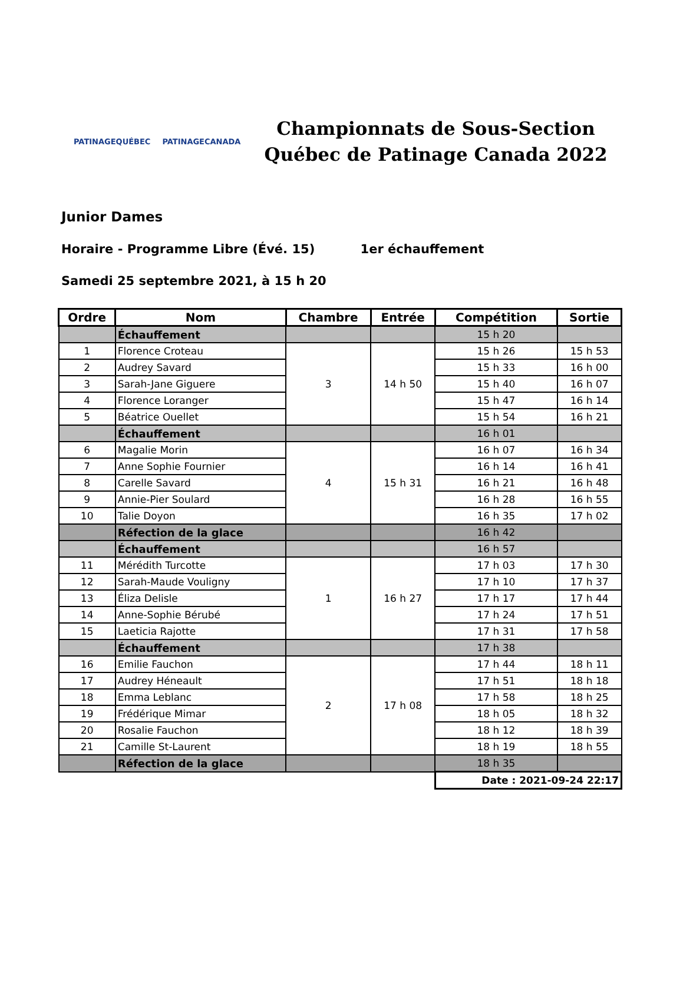PATINAGEQUÉBEC PATINAGECANADA
Championnats de Sous-Section
Québec de Patinage Canada 2022
Junior Dames
Horaire - Programme Libre (Évé. 15) 1er échauffement
Samedi 25 septembre 2021, à 15 h 20
| Ordre | Nom | Chambre | Entrée | Compétition | Sortie |
| --- | --- | --- | --- | --- | --- |
| | Échauffement | | | 15 h 20 | |
| 1 | Florence Croteau | 3 | 14 h 50 | 15 h 26 | 15 h 53 |
| 2 | Audrey Savard | | | 15 h 33 | 16 h 00 |
| 3 | Sarah-Jane Giguere | | | 15 h 40 | 16 h 07 |
| 4 | Florence Loranger | | | 15 h 47 | 16 h 14 |
| 5 | Béatrice Ouellet | | | 15 h 54 | 16 h 21 |
| | Échauffement | | | 16 h 01 | |
| 6 | Magalie Morin | 4 | 15 h 31 | 16 h 07 | 16 h 34 |
| 7 | Anne Sophie Fournier | | | 16 h 14 | 16 h 41 |
| 8 | Carelle Savard | | | 16 h 21 | 16 h 48 |
| 9 | Annie-Pier Soulard | | | 16 h 28 | 16 h 55 |
| 10 | Talie Doyon | | | 16 h 35 | 17 h 02 |
| | Réfection de la glace | | | 16 h 42 | |
| | Échauffement | | | 16 h 57 | |
| 11 | Mérédith Turcotte | 1 | 16 h 27 | 17 h 03 | 17 h 30 |
| 12 | Sarah-Maude Vouligny | | | 17 h 10 | 17 h 37 |
| 13 | Éliza Delisle | | | 17 h 17 | 17 h 44 |
| 14 | Anne-Sophie Bérubé | | | 17 h 24 | 17 h 51 |
| 15 | Laeticia Rajotte | | | 17 h 31 | 17 h 58 |
| | Échauffement | | | 17 h 38 | |
| 16 | Emilie Fauchon | 2 | 17 h 08 | 17 h 44 | 18 h 11 |
| 17 | Audrey Héneault | | | 17 h 51 | 18 h 18 |
| 18 | Emma Leblanc | | | 17 h 58 | 18 h 25 |
| 19 | Frédérique Mimar | | | 18 h 05 | 18 h 32 |
| 20 | Rosalie Fauchon | | | 18 h 12 | 18 h 39 |
| 21 | Camille St-Laurent | | | 18 h 19 | 18 h 55 |
| | Réfection de la glace | | | 18 h 35 | |
| | | | | Date : 2021-09-24 22:17 | |